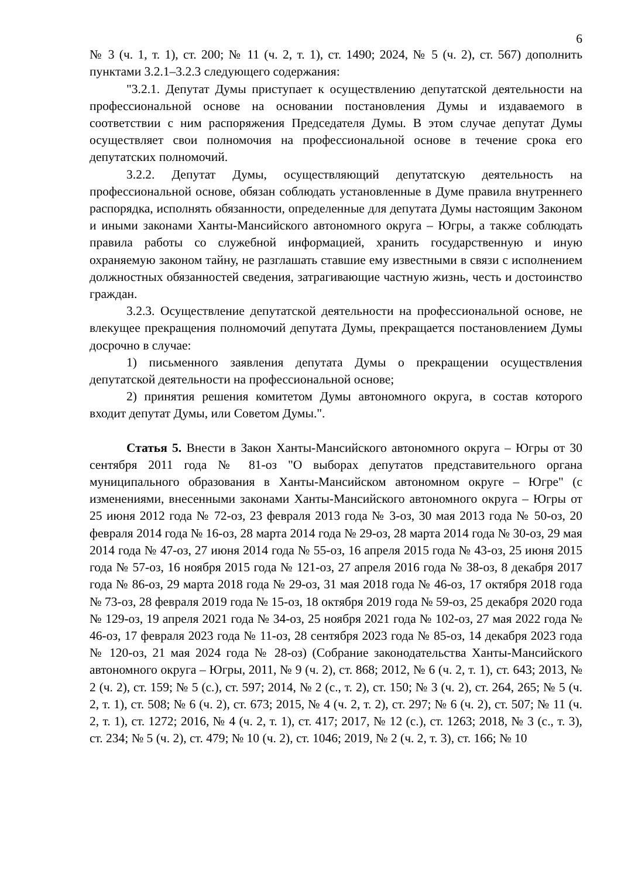6
№ 3 (ч. 1, т. 1), ст. 200; № 11 (ч. 2, т. 1), ст. 1490; 2024, № 5 (ч. 2), ст. 567) дополнить пунктами 3.2.1–3.2.3 следующего содержания:
"3.2.1. Депутат Думы приступает к осуществлению депутатской деятельности на профессиональной основе на основании постановления Думы и издаваемого в соответствии с ним распоряжения Председателя Думы. В этом случае депутат Думы осуществляет свои полномочия на профессиональной основе в течение срока его депутатских полномочий.
3.2.2. Депутат Думы, осуществляющий депутатскую деятельность на профессиональной основе, обязан соблюдать установленные в Думе правила внутреннего распорядка, исполнять обязанности, определенные для депутата Думы настоящим Законом и иными законами Ханты-Мансийского автономного округа – Югры, а также соблюдать правила работы со служебной информацией, хранить государственную и иную охраняемую законом тайну, не разглашать ставшие ему известными в связи с исполнением должностных обязанностей сведения, затрагивающие частную жизнь, честь и достоинство граждан.
3.2.3. Осуществление депутатской деятельности на профессиональной основе, не влекущее прекращения полномочий депутата Думы, прекращается постановлением Думы досрочно в случае:
1) письменного заявления депутата Думы о прекращении осуществления депутатской деятельности на профессиональной основе;
2) принятия решения комитетом Думы автономного округа, в состав которого входит депутат Думы, или Советом Думы.".
Статья 5. Внести в Закон Ханты-Мансийского автономного округа – Югры от 30 сентября 2011 года № 81-оз "О выборах депутатов представительного органа муниципального образования в Ханты-Мансийском автономном округе – Югре" (с изменениями, внесенными законами Ханты-Мансийского автономного округа – Югры от 25 июня 2012 года № 72-оз, 23 февраля 2013 года № 3-оз, 30 мая 2013 года № 50-оз, 20 февраля 2014 года № 16-оз, 28 марта 2014 года № 29-оз, 28 марта 2014 года № 30-оз, 29 мая 2014 года № 47-оз, 27 июня 2014 года № 55-оз, 16 апреля 2015 года № 43-оз, 25 июня 2015 года № 57-оз, 16 ноября 2015 года № 121-оз, 27 апреля 2016 года № 38-оз, 8 декабря 2017 года № 86-оз, 29 марта 2018 года № 29-оз, 31 мая 2018 года № 46-оз, 17 октября 2018 года № 73-оз, 28 февраля 2019 года № 15-оз, 18 октября 2019 года № 59-оз, 25 декабря 2020 года № 129-оз, 19 апреля 2021 года № 34-оз, 25 ноября 2021 года № 102-оз, 27 мая 2022 года № 46-оз, 17 февраля 2023 года № 11-оз, 28 сентября 2023 года № 85-оз, 14 декабря 2023 года № 120-оз, 21 мая 2024 года № 28-оз) (Собрание законодательства Ханты-Мансийского автономного округа – Югры, 2011, № 9 (ч. 2), ст. 868; 2012, № 6 (ч. 2, т. 1), ст. 643; 2013, № 2 (ч. 2), ст. 159; № 5 (с.), ст. 597; 2014, № 2 (с., т. 2), ст. 150; № 3 (ч. 2), ст. 264, 265; № 5 (ч. 2, т. 1), ст. 508; № 6 (ч. 2), ст. 673; 2015, № 4 (ч. 2, т. 2), ст. 297; № 6 (ч. 2), ст. 507; № 11 (ч. 2, т. 1), ст. 1272; 2016, № 4 (ч. 2, т. 1), ст. 417; 2017, № 12 (с.), ст. 1263; 2018, № 3 (с., т. 3), ст. 234; № 5 (ч. 2), ст. 479; № 10 (ч. 2), ст. 1046; 2019, № 2 (ч. 2, т. 3), ст. 166; № 10